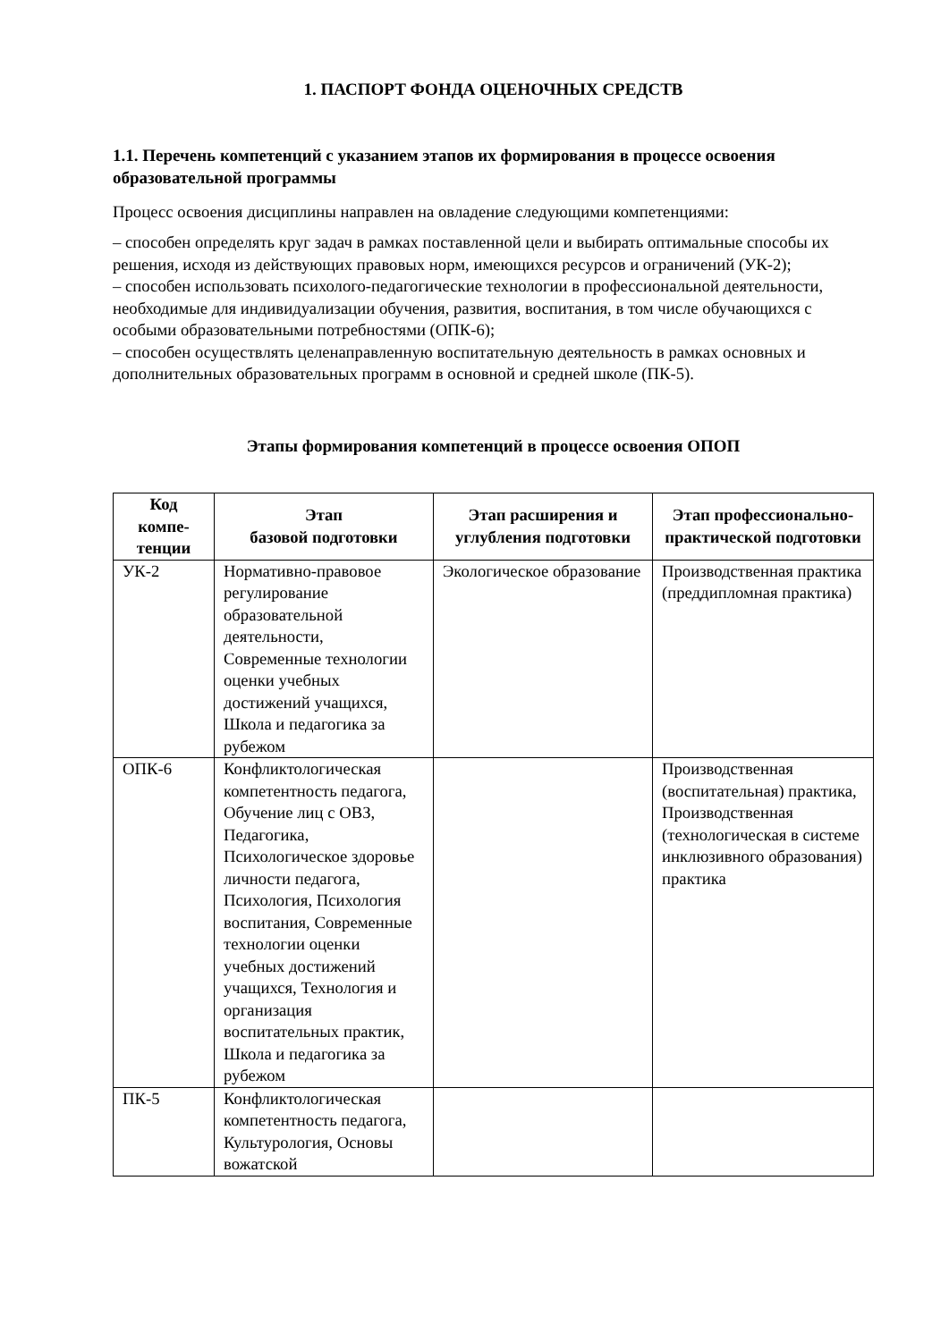1. ПАСПОРТ ФОНДА ОЦЕНОЧНЫХ СРЕДСТВ
1.1. Перечень компетенций с указанием этапов их формирования в процессе освоения образовательной программы
Процесс освоения дисциплины направлен на овладение следующими компетенциями:
– способен определять круг задач в рамках поставленной цели и выбирать оптимальные способы их решения, исходя из действующих правовых норм, имеющихся ресурсов и ограничений (УК-2);
– способен использовать психолого-педагогические технологии в профессиональной деятельности, необходимые для индивидуализации обучения, развития, воспитания, в том числе обучающихся с особыми образовательными потребностями (ОПК-6);
– способен осуществлять целенаправленную воспитательную деятельность в рамках основных и дополнительных образовательных программ в основной и средней школе (ПК-5).
Этапы формирования компетенций в процессе освоения ОПОП
| Код компе- тенции | Этап базовой подготовки | Этап расширения и углубления подготовки | Этап профессионально-практической подготовки |
| --- | --- | --- | --- |
| УК-2 | Нормативно-правовое регулирование образовательной деятельности, Современные технологии оценки учебных достижений учащихся, Школа и педагогика за рубежом | Экологическое образование | Производственная практика (преддипломная практика) |
| ОПК-6 | Конфликтологическая компетентность педагога, Обучение лиц с ОВЗ, Педагогика, Психологическое здоровье личности педагога, Психология, Психология воспитания, Современные технологии оценки учебных достижений учащихся, Технология и организация воспитательных практик, Школа и педагогика за рубежом | | Производственная (воспитательная) практика, Производственная (технологическая в системе инклюзивного образования) практика |
| ПК-5 | Конфликтологическая компетентность педагога, Культурология, Основы вожатской | | |